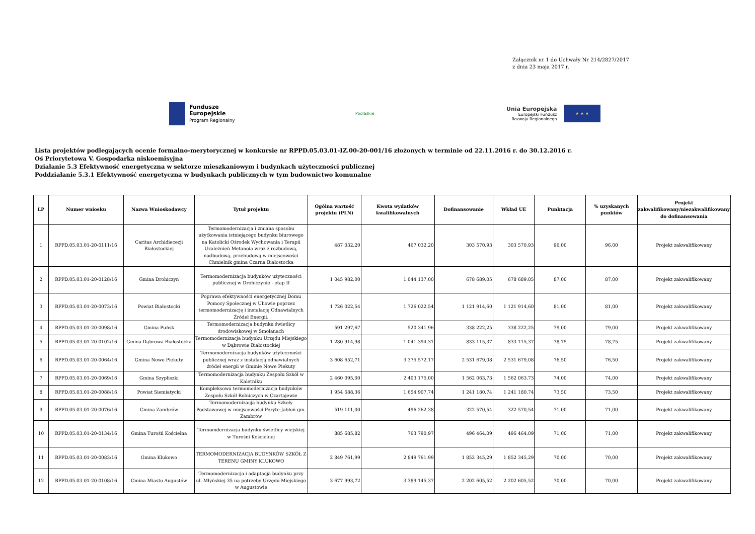Załącznik nr 1 do Uchwały Nr 214/2827/2017
z dnia 23 maja 2017 r.
Fundusze
Europejskie
Program Regionalny
Podlaskie
Unia Europejska
Europejski Fundusz
Rozwoju Regionalnego
★ ★ ★
Lista projektów podlegających ocenie formalno-merytorycznej w konkursie nr RPPD.05.03.01-IZ.00-20-001/16 złożonych w terminie od 22.11.2016 r. do 30.12.2016 r.
Oś Priorytetowa V. Gospodarka niskoemisyjna
Działanie 5.3 Efektywność energetyczna w sektorze mieszkaniowym i budynkach użyteczności publicznej
Poddziałanie 5.3.1 Efektywność energetyczna w budynkach publicznych w tym budownictwo komunalne
| LP | Numer wniosku | Nazwa Wnioskodawcy | Tytuł projektu | Ogólna wartość projektu (PLN) | Kwota wydatków kwalifikowalnych | Dofinansowanie | Wkład UE | Punktacja | % uzyskanych punktów | Projekt zakwalifikowany/niezakwalifikowany do dofinansowania |
| --- | --- | --- | --- | --- | --- | --- | --- | --- | --- | --- |
| 1 | RPPD.05.03.01-20-0111/16 | Caritas Archidiecezji Białostockiej | Termomodernizacja i zmiana sposobu użytkowania istniejącego budynku biurowego na Katolicki Ośrodek Wychowania i Terapii Uzależnień Metanoia wraz z rozbudową, nadbudową, przebudową w miejscowości Chmielnik gmina Czarna Białostocka | 487 032,20 | 467 032,20 | 303 570,93 | 303 570,93 | 96,00 | 96,00 | Projekt zakwalifikowany |
| 2 | RPPD.05.03.01-20-0128/16 | Gmina Drohiczyn | Termomodernizacja budynków użyteczności publicznej w Drohiczynie - etap II | 1 045 982,00 | 1 044 137,00 | 678 689,05 | 678 689,05 | 87,00 | 87,00 | Projekt zakwalifikowany |
| 3 | RPPD.05.03.01-20-0073/16 | Powiat Białostocki | Poprawa efektywności energetycznej Domu Pomocy Społecznej w Uhowie poprzez termomodernizację i instalację Odnawialnych Źródeł Energii. | 1 726 022,54 | 1 726 022,54 | 1 121 914,60 | 1 121 914,60 | 81,00 | 81,00 | Projekt zakwalifikowany |
| 4 | RPPD.05.03.01-20-0098/16 | Gmina Puńsk | Termomodernizacja budynku świetlicy środowiskowej w Smolanach | 591 297,67 | 520 341,96 | 338 222,25 | 338 222,25 | 79,00 | 79,00 | Projekt zakwalifikowany |
| 5 | RPPD.05.03.01-20-0102/16 | Gmina Dąbrowa Białostocka | Termomodernizacja budynku Urzędu Miejskiego w Dąbrowie Białostockiej | 1 280 914,98 | 1 041 394,31 | 833 115,37 | 833 115,37 | 78,75 | 78,75 | Projekt zakwalifikowany |
| 6 | RPPD.05.03.01-20-0064/16 | Gmina Nowe Piekuty | Termomodernizacja budynków użyteczności publicznej wraz z instalacją odnawialnych źródeł energii w Gminie Nowe Piekuty | 3 608 652,71 | 3 375 572,17 | 2 531 679,08 | 2 531 679,08 | 76,50 | 76,50 | Projekt zakwalifikowany |
| 7 | RPPD.05.03.01-20-0069/16 | Gmina Szypliszki | Termomodernizacja budynku Zespołu Szkół w Kaletniku | 2 460 095,00 | 2 403 175,00 | 1 562 063,73 | 1 562 063,73 | 74,00 | 74,00 | Projekt zakwalifikowany |
| 8 | RPPD.05.03.01-20-0088/16 | Powiat Siemiatycki | Kompleksowa termomodernizacja budynków Zespołu Szkół Rolniczych w Czartajewie | 1 954 688,36 | 1 654 907,74 | 1 241 180,74 | 1 241 180,74 | 73,50 | 73,50 | Projekt zakwalifikowany |
| 9 | RPPD.05.03.01-20-0076/16 | Gmina Zambrów | Termomodernizacja budynku Szkoły Podstawowej w miejscowości Poryte-Jabłoń gm. Zambrów | 519 111,00 | 496 262,38 | 322 570,54 | 322 570,54 | 71,00 | 71,00 | Projekt zakwalifikowany |
| 10 | RPPD.05.03.01-20-0134/16 | Gmina Turośń Kościelna | Termomdernizacja budynku świetlicy wiejskiej w Turośni Kościelnej | 885 685,82 | 763 790,97 | 496 464,09 | 496 464,09 | 71,00 | 71,00 | Projekt zakwalifikowany |
| 11 | RPPD.05.03.01-20-0083/16 | Gmina Klukowo | TERMOMODERNIZACJA BUDYNKÓW SZKÓŁ Z TERENU GMINY KLUKOWO | 2 849 761,99 | 2 849 761,99 | 1 852 345,29 | 1 852 345,29 | 70,00 | 70,00 | Projekt zakwalifikowany |
| 12 | RPPD.05.03.01-20-0108/16 | Gmina Miasto Augustów | Termomodernizacja i adaptacja budynku przy ul. Młyńskiej 35 na potrzeby Urzędu Miejskiego w Augustowie | 3 677 993,72 | 3 389 145,37 | 2 202 605,52 | 2 202 605,52 | 70,00 | 70,00 | Projekt zakwalifikowany |